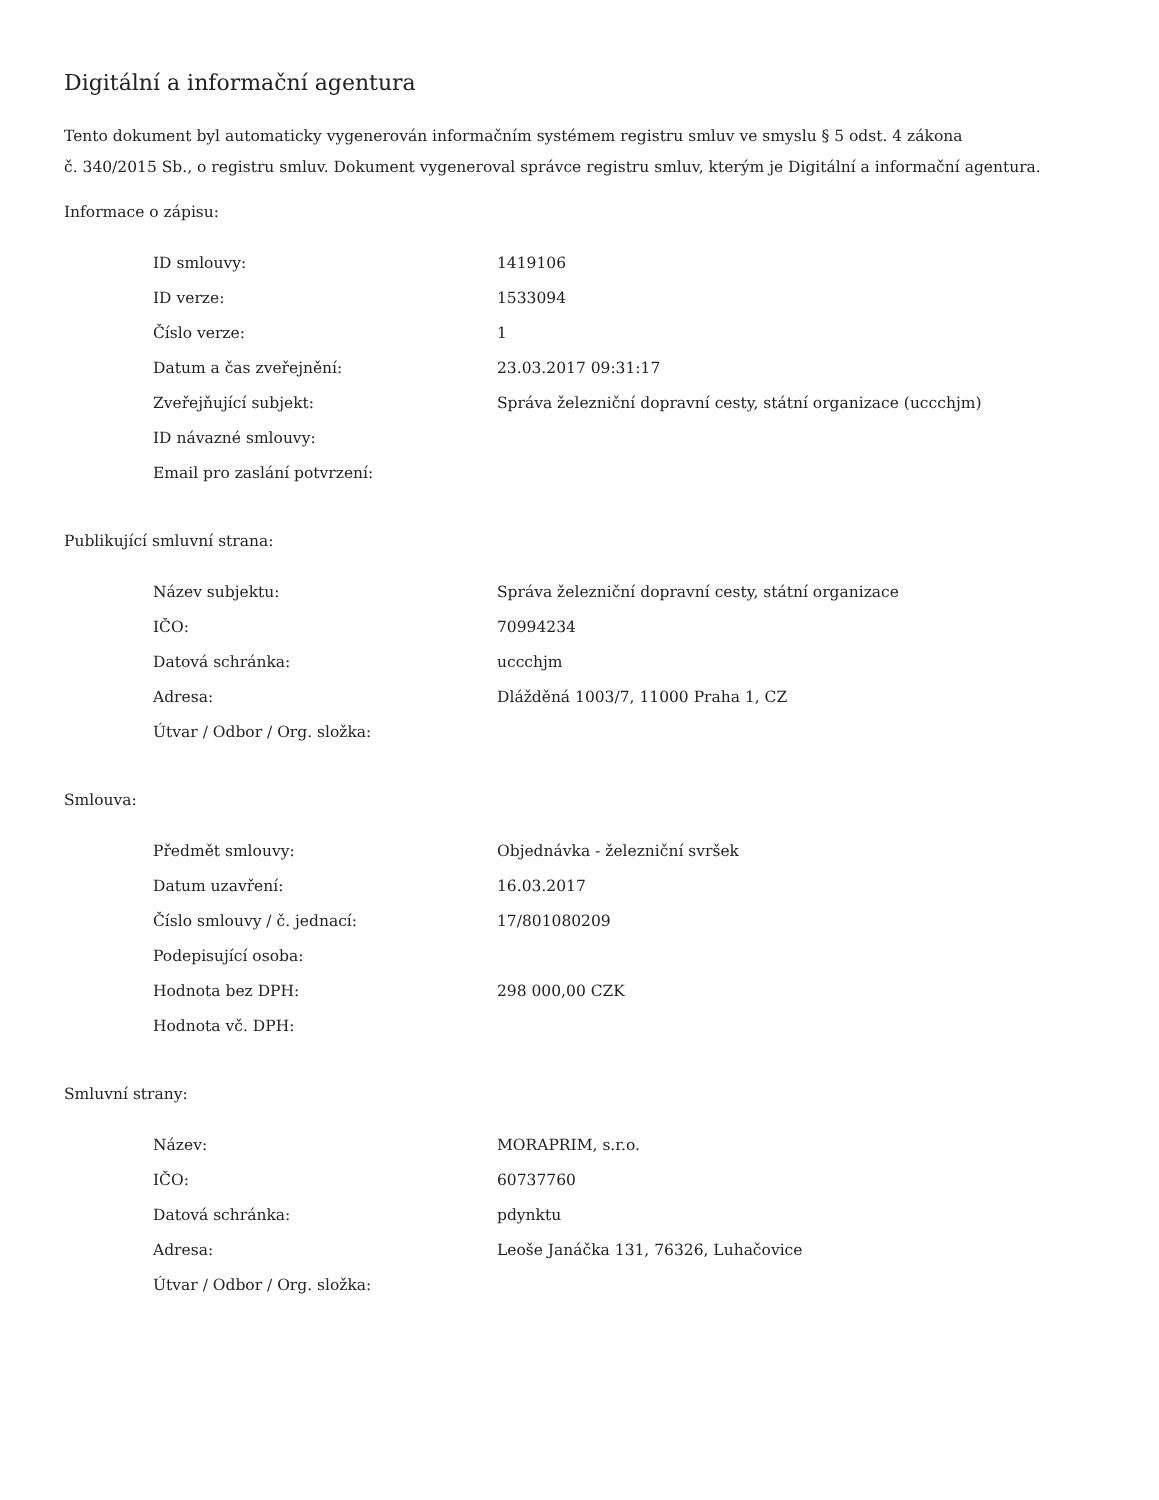Digitální a informační agentura
Tento dokument byl automaticky vygenerován informačním systémem registru smluv ve smyslu § 5 odst. 4 zákona
č. 340/2015 Sb., o registru smluv. Dokument vygeneroval správce registru smluv, kterým je Digitální a informační agentura.
Informace o zápisu:
| ID smlouvy: | 1419106 |
| ID verze: | 1533094 |
| Číslo verze: | 1 |
| Datum a čas zveřejnění: | 23.03.2017 09:31:17 |
| Zveřejňující subjekt: | Správa železniční dopravní cesty, státní organizace (uccchjm) |
| ID návazné smlouvy: | |
| Email pro zaslání potvrzení: | |
Publikující smluvní strana:
| Název subjektu: | Správa železniční dopravní cesty, státní organizace |
| IČO: | 70994234 |
| Datová schránka: | uccchjm |
| Adresa: | Dlážděná 1003/7, 11000 Praha 1, CZ |
| Útvar / Odbor / Org. složka: | |
Smlouva:
| Předmět smlouvy: | Objednávka - železniční svršek |
| Datum uzavření: | 16.03.2017 |
| Číslo smlouvy / č. jednací: | 17/801080209 |
| Podepisující osoba: | |
| Hodnota bez DPH: | 298 000,00 CZK |
| Hodnota vč. DPH: | |
Smluvní strany:
| Název: | MORAPRIM, s.r.o. |
| IČO: | 60737760 |
| Datová schránka: | pdynktu |
| Adresa: | Leoše Janáčka 131, 76326, Luhačovice |
| Útvar / Odbor / Org. složka: | |